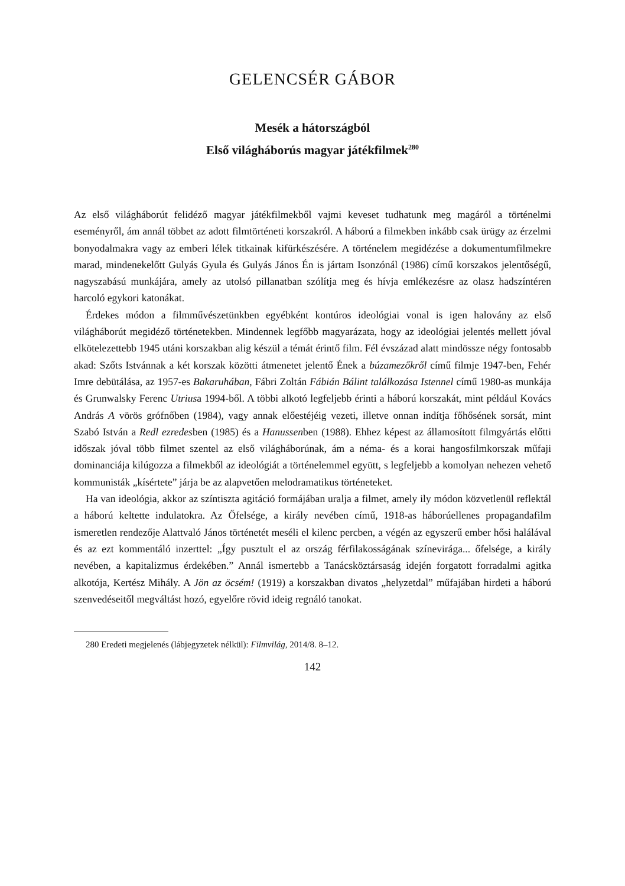GELENCSÉR GÁBOR
Mesék a hátországból
Első világháborús magyar játékfilmek<sup>280</sup>
Az első világháborút felidéző magyar játékfilmekből vajmi keveset tudhatunk meg magáról a történelmi eseményről, ám annál többet az adott filmtörténeti korszakról. A háború a filmekben inkább csak ürügy az érzelmi bonyodalmakra vagy az emberi lélek titkainak kifürkészésére. A történelem megidézése a dokumentumfilmekre marad, mindenekelőtt Gulyás Gyula és Gulyás János Én is jártam Isonzónál (1986) című korszakos jelentőségű, nagyszabású munkájára, amely az utolsó pillanatban szólítja meg és hívja emlékezésre az olasz hadszíntéren harcoló egykori katonákat.
Érdekes módon a filmművészetünkben egyébként kontúros ideológiai vonal is igen halovány az első világháborút megidéző történetekben. Mindennek legfőbb magyarázata, hogy az ideológiai jelentés mellett jóval elkötelezettebb 1945 utáni korszakban alig készül a témát érintő film. Fél évszázad alatt mindössze négy fontosabb akad: Szőts Istvánnak a két korszak közötti átmenetet jelentő Ének a búzamezőkről című filmje 1947-ben, Fehér Imre debütálása, az 1957-es Bakaruhában, Fábri Zoltán Fábián Bálint találkozása Istennel című 1980-as munkája és Grunwalsky Ferenc Utriusa 1994-ből. A többi alkotó legfeljebb érinti a háború korszakát, mint például Kovács András A vörös grófnőben (1984), vagy annak előestéjéig vezeti, illetve onnan indítja főhősének sorsát, mint Szabó István a Redl ezredesben (1985) és a Hanussenben (1988). Ehhez képest az államosított filmgyártás előtti időszak jóval több filmet szentel az első világháborúnak, ám a néma- és a korai hangosfilmkorszak műfaji dominanciája kilúgozza a filmekből az ideológiát a történelemmel együtt, s legfeljebb a komolyan nehezen vehető kommunisták „kísértete” járja be az alapvetően melodramatikus történeteket.
Ha van ideológia, akkor az színtiszta agitáció formájában uralja a filmet, amely ily módon közvetlenül reflektál a háború keltette indulatokra. Az Őfelsége, a király nevében című, 1918-as háborúellenes propagandafilm ismeretlen rendezője Alattvaló János történetét meséli el kilenc percben, a végén az egyszerű ember hősi halálával és az ezt kommentáló inzerttel: „Így pusztult el az ország férfilakosságának színevirága... őfelsége, a király nevében, a kapitalizmus érdekében.” Annál ismertebb a Tanácsköztársaság idején forgatott forradalmi agitka alkotója, Kertész Mihály. A Jön az öcsém! (1919) a korszakban divatos „helyzetdal” műfajában hirdeti a háború szenvedéseitől megváltást hozó, egyelőre rövid ideig regnáló tanokat.
280 Eredeti megjelenés (lábjegyzetek nélkül): Filmvilág, 2014/8. 8–12.
142